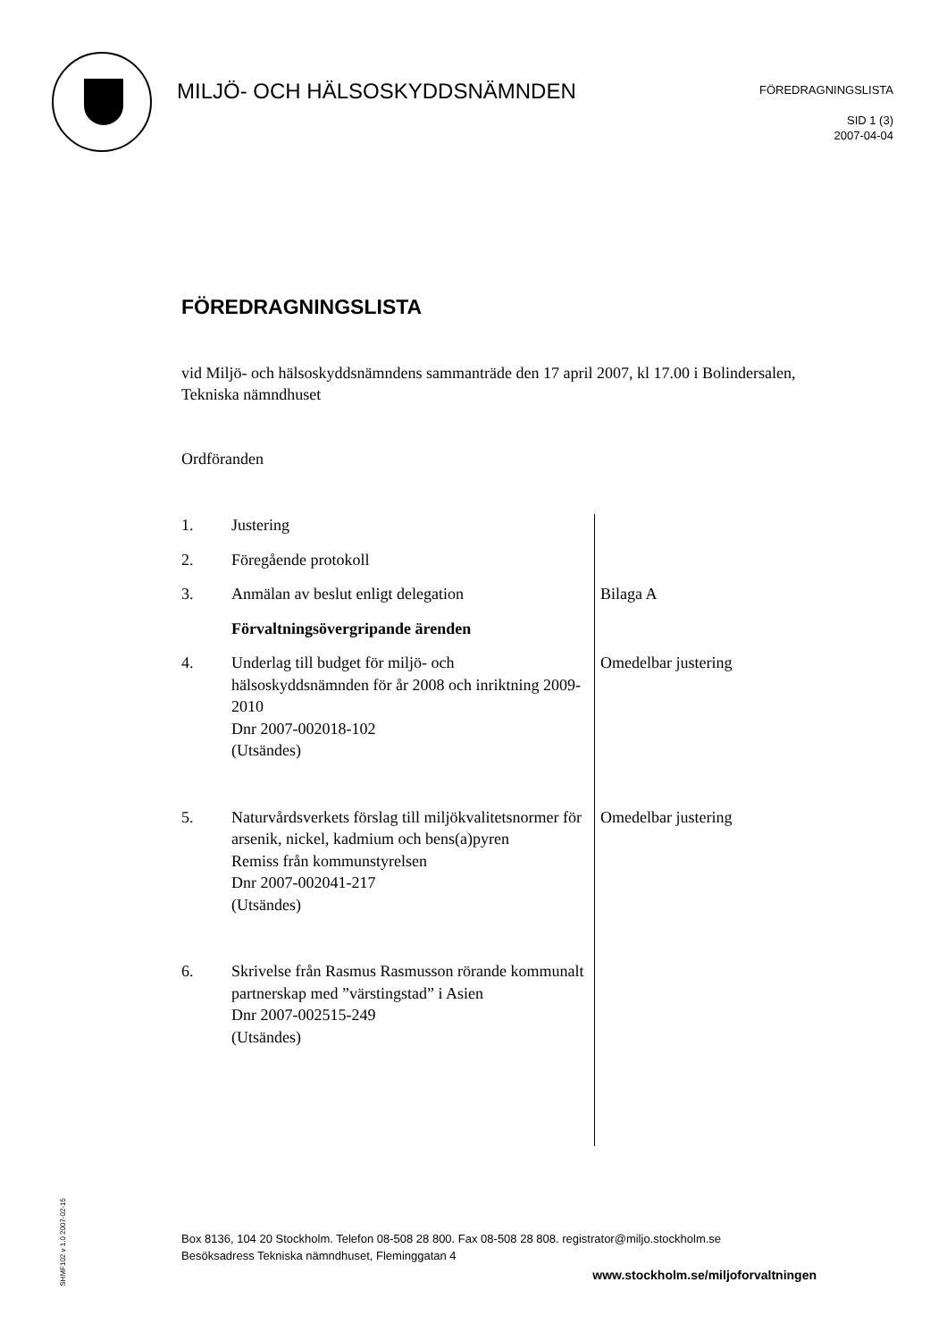MILJÖ- OCH HÄLSOSKYDDSNÄMNDEN
FÖREDRAGNINGSLISTA
SID 1 (3)
2007-04-04
FÖREDRAGNINGSLISTA
vid Miljö- och hälsoskyddsnämndens sammanträde den 17 april 2007, kl 17.00 i Bolindersalen, Tekniska nämndhuset
Ordföranden
| 1. | Justering | |
| 2. | Föregående protokoll | |
| 3. | Anmälan av beslut enligt delegation | Bilaga A |
| | Förvaltningsövergripande ärenden | |
| 4. | Underlag till budget för miljö- och hälsoskyddsnämnden för år 2008 och inriktning 2009-2010 Dnr 2007-002018-102 (Utsändes) | Omedelbar justering |
| 5. | Naturvårdsverkets förslag till miljökvalitetsnormer för arsenik, nickel, kadmium och bens(a)pyren Remiss från kommunstyrelsen Dnr 2007-002041-217 (Utsändes) | Omedelbar justering |
| 6. | Skrivelse från Rasmus Rasmusson rörande kommunalt partnerskap med ”värstingstad” i Asien Dnr 2007-002515-249 (Utsändes) | |
SHMF102 v 1.0 2007-02-15
Box 8136, 104 20 Stockholm. Telefon 08-508 28 800. Fax 08-508 28 808. registrator@miljo.stockholm.se
Besöksadress Tekniska nämndhuset, Fleminggatan 4
www.stockholm.se/miljoforvaltningen